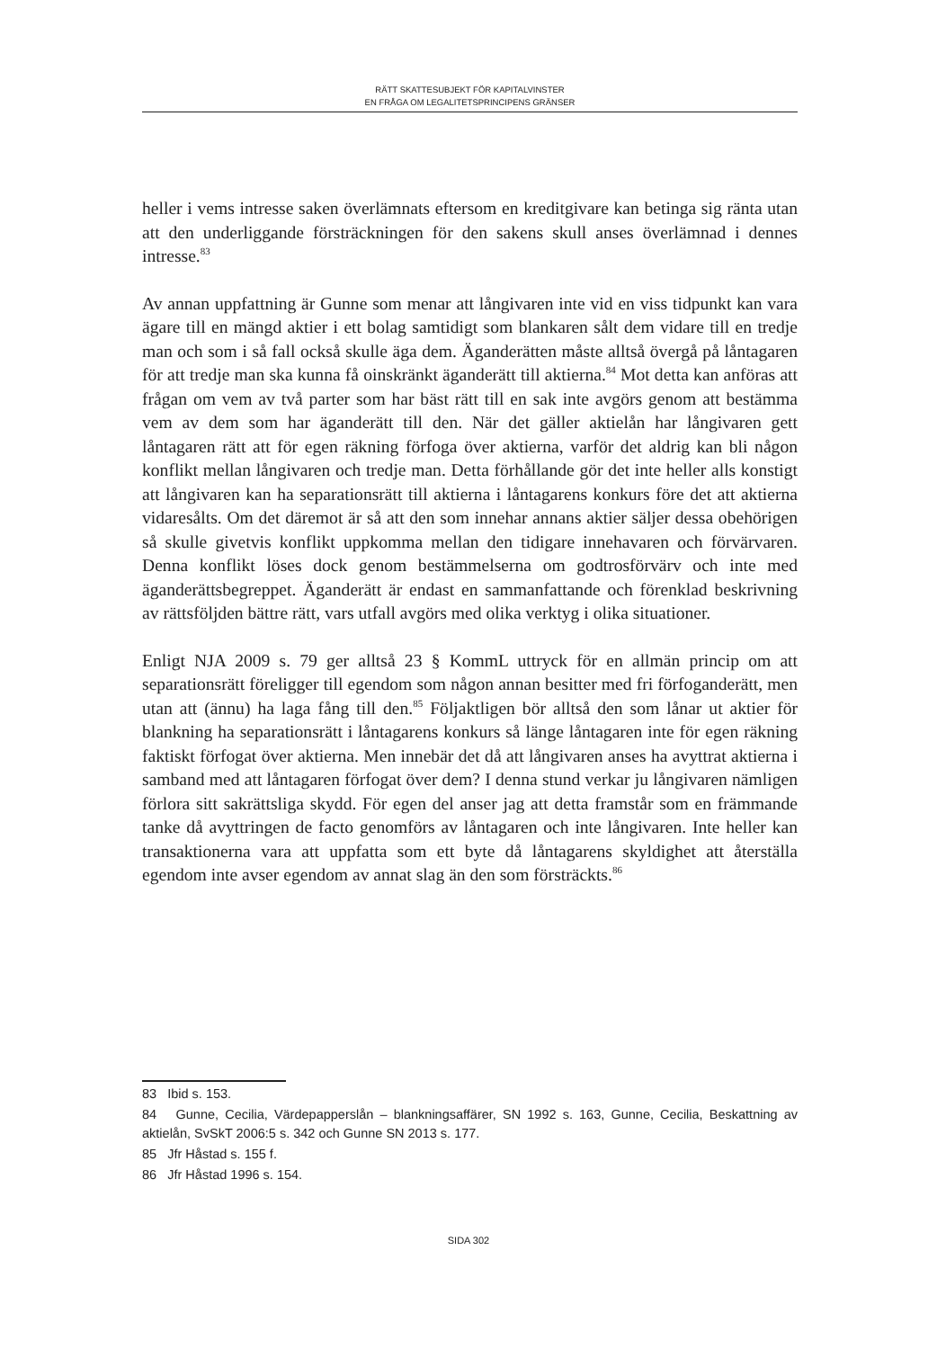RÄTT SKATTESUBJEKT FÖR KAPITALVINSTER
EN FRÅGA OM LEGALITETSPRINCIPENS GRÄNSER
heller i vems intresse saken överlämnats eftersom en kreditgivare kan betinga sig ränta utan att den underliggande försträckningen för den sakens skull anses överlämnad i dennes intresse.<sup>83</sup>
Av annan uppfattning är Gunne som menar att långivaren inte vid en viss tid­punkt kan vara ägare till en mängd aktier i ett bolag samtidigt som blankaren sålt dem vidare till en tredje man och som i så fall också skulle äga dem. Ägande­rätten måste alltså övergå på låntagaren för att tredje man ska kunna få oinskränkt äganderätt till aktierna.<sup>84</sup> Mot detta kan anföras att frågan om vem av två parter som har bäst rätt till en sak inte avgörs genom att bestämma vem av dem som har äganderätt till den. När det gäller aktielån har långivaren gett låntagaren rätt att för egen räkning förfoga över aktierna, varför det aldrig kan bli någon konflikt mellan långivaren och tredje man. Detta förhållande gör det inte heller alls konstigt att långivaren kan ha separationsrätt till aktierna i låntagarens konkurs före det att aktierna vidaresålts. Om det däremot är så att den som innehar annans aktier säljer dessa obehörigen så skulle givetvis konflikt uppkomma mellan den tidigare innehavaren och förvärvaren. Denna konflikt löses dock genom bestämmelserna om godtrosförvärv och inte med äganderättsbegreppet. Äganderätt är endast en sammanfattande och förenklad beskrivning av rättsföljden bättre rätt, vars utfall avgörs med olika verktyg i olika situationer.
Enligt NJA 2009 s. 79 ger alltså 23 § KommL uttryck för en allmän princip om att separationsrätt föreligger till egendom som någon annan besitter med fri förfoganderätt, men utan att (ännu) ha laga fång till den.<sup>85</sup> Följaktligen bör alltså den som lånar ut aktier för blankning ha separationsrätt i låntagarens konkurs så länge låntagaren inte för egen räkning faktiskt förfogat över aktierna. Men innebär det då att långivaren anses ha avyttrat aktierna i sam­band med att låntagaren förfogat över dem? I denna stund verkar ju långivaren nämligen förlora sitt sakrättsliga skydd. För egen del anser jag att detta fram­står som en främmande tanke då avyttringen de facto genomförs av låntagaren och inte långivaren. Inte heller kan transaktionerna vara att uppfatta som ett byte då låntagarens skyldighet att återställa egendom inte avser egendom av annat slag än den som försträckts.<sup>86</sup>
83 Ibid s. 153.
84 Gunne, Cecilia, Värdepapperslån – blankningsaffärer, SN 1992 s. 163, Gunne, Cecilia, Beskattning av aktielån, SvSkT 2006:5 s. 342 och Gunne SN 2013 s. 177.
85 Jfr Håstad s. 155 f.
86 Jfr Håstad 1996 s. 154.
SIDA 302